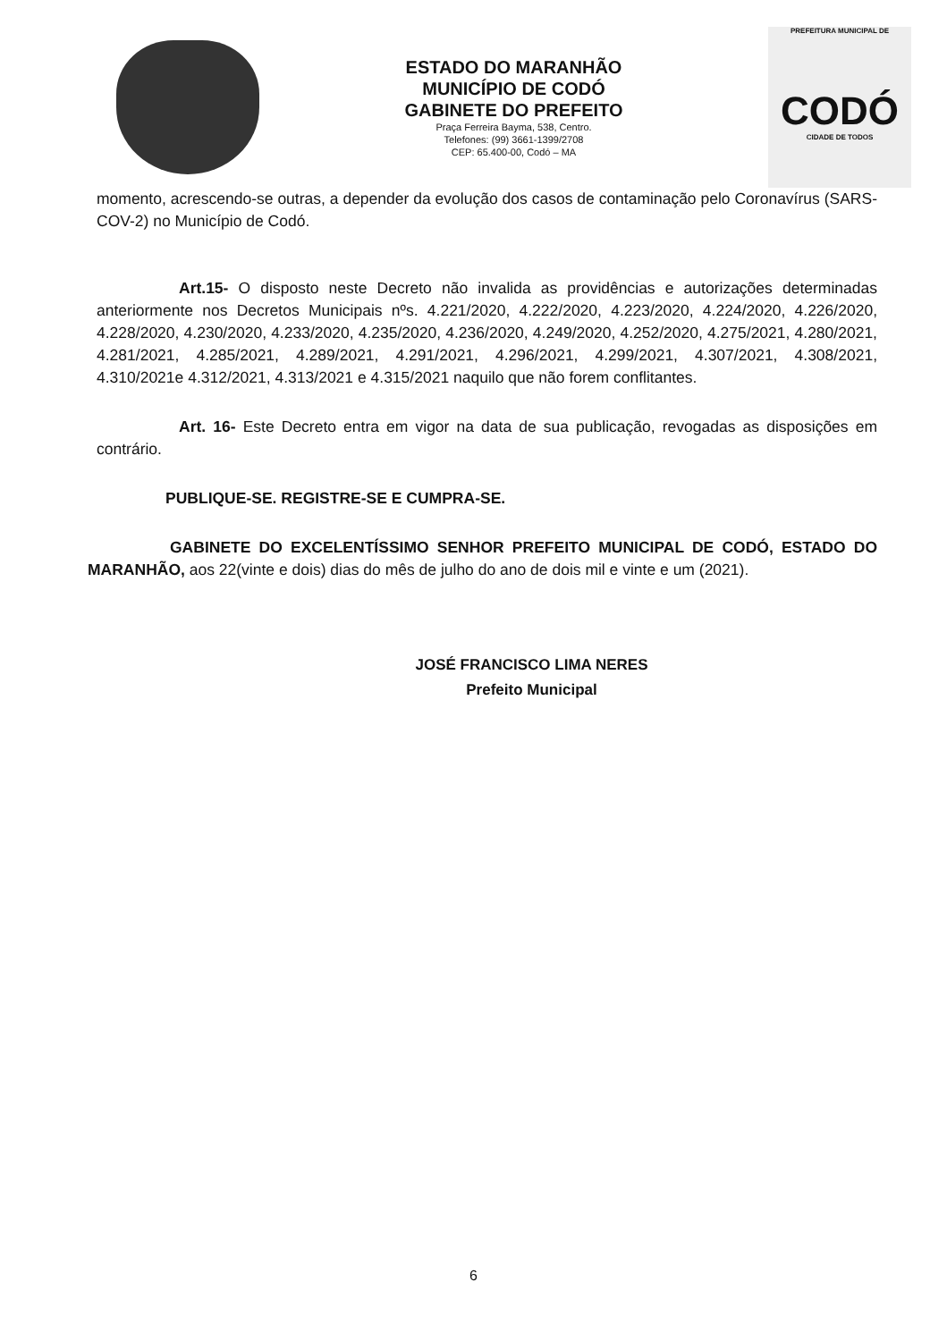ESTADO DO MARANHÃO
MUNICÍPIO DE CODÓ
GABINETE DO PREFEITO
Praça Ferreira Bayma, 538, Centro.
Telefones: (99) 3661-1399/2708
CEP: 65.400-00, Codó – MA
PREFEITURA MUNICIPAL DE
CODÓ
CIDADE DE TODOS
momento, acrescendo-se outras, a depender da evolução dos casos de contaminação pelo Coronavírus (SARS-COV-2) no Município de Codó.
Art.15- O disposto neste Decreto não invalida as providências e autorizações determinadas anteriormente nos Decretos Municipais nºs. 4.221/2020, 4.222/2020, 4.223/2020, 4.224/2020, 4.226/2020, 4.228/2020, 4.230/2020, 4.233/2020, 4.235/2020, 4.236/2020, 4.249/2020, 4.252/2020, 4.275/2021, 4.280/2021, 4.281/2021, 4.285/2021, 4.289/2021, 4.291/2021, 4.296/2021, 4.299/2021, 4.307/2021, 4.308/2021, 4.310/2021e 4.312/2021, 4.313/2021 e 4.315/2021 naquilo que não forem conflitantes.
Art. 16- Este Decreto entra em vigor na data de sua publicação, revogadas as disposições em contrário.
PUBLIQUE-SE. REGISTRE-SE E CUMPRA-SE.
GABINETE DO EXCELENTÍSSIMO SENHOR PREFEITO MUNICIPAL DE CODÓ, ESTADO DO MARANHÃO, aos 22(vinte e dois) dias do mês de julho do ano de dois mil e vinte e um (2021).
JOSÉ FRANCISCO LIMA NERES
Prefeito Municipal
6